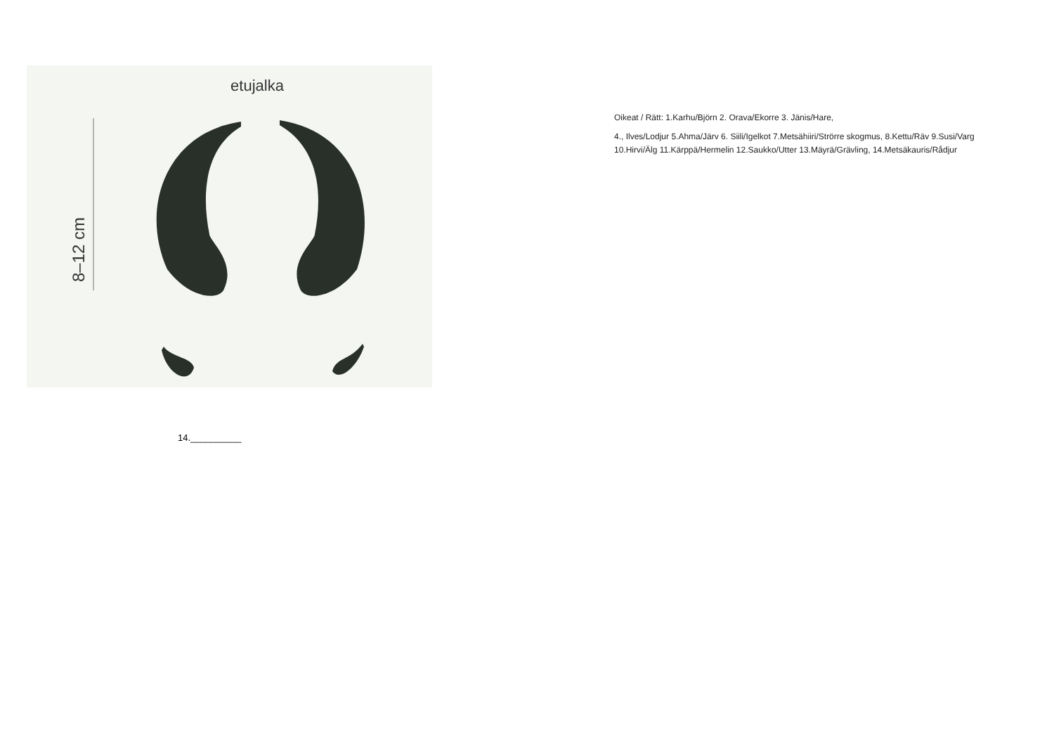etujalka
8–12 cm
Oikeat / Rätt: 1.Karhu/Björn 2. Orava/Ekorre 3. Jänis/Hare,
4., Ilves/Lodjur 5.Ahma/Järv 6. Siili/Igelkot 7.Metsähiiri/Strörre skogmus, 8.Kettu/Räv 9.Susi/Varg 10.Hirvi/Älg 11.Kärppä/Hermelin 12.Saukko/Utter 13.Mäyrä/Grävling, 14.Metsäkauris/Rådjur
14.__________